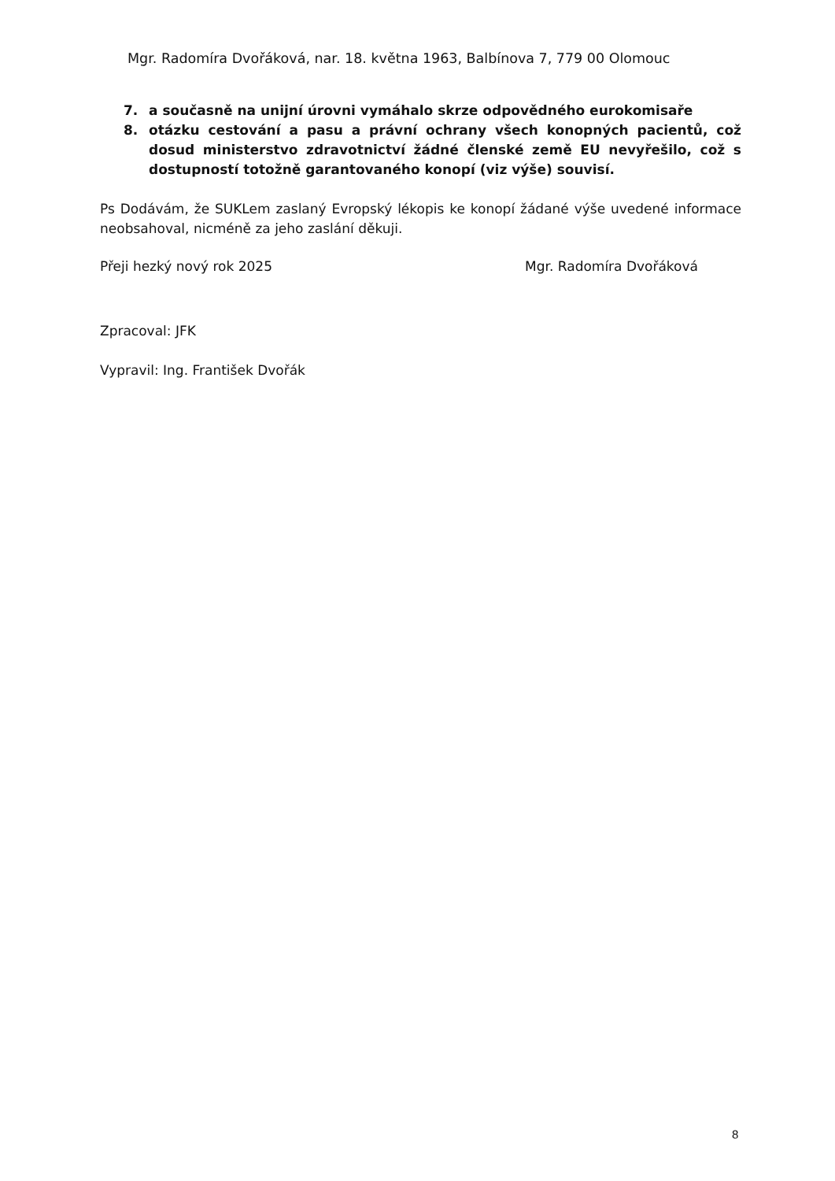Mgr. Radomíra Dvořáková, nar. 18. května 1963, Balbínova 7, 779 00 Olomouc
7. a současně na unijní úrovni vymáhalo skrze odpovědného eurokomisaře
8. otázku cestování a pasu a právní ochrany všech konopných pacientů, což dosud ministerstvo zdravotnictví žádné členské země EU nevyřešilo, což s dostupností totožně garantovaného konopí (viz výše) souvisí.
Ps Dodávám, že SUKLem zaslaný Evropský lékopis ke konopí žádané výše uvedené informace neobsahoval, nicméně za jeho zaslání děkuji.
Přeji hezký nový rok 2025 Mgr. Radomíra Dvořáková
Zpracoval: JFK
Vypravil: Ing. František Dvořák
8